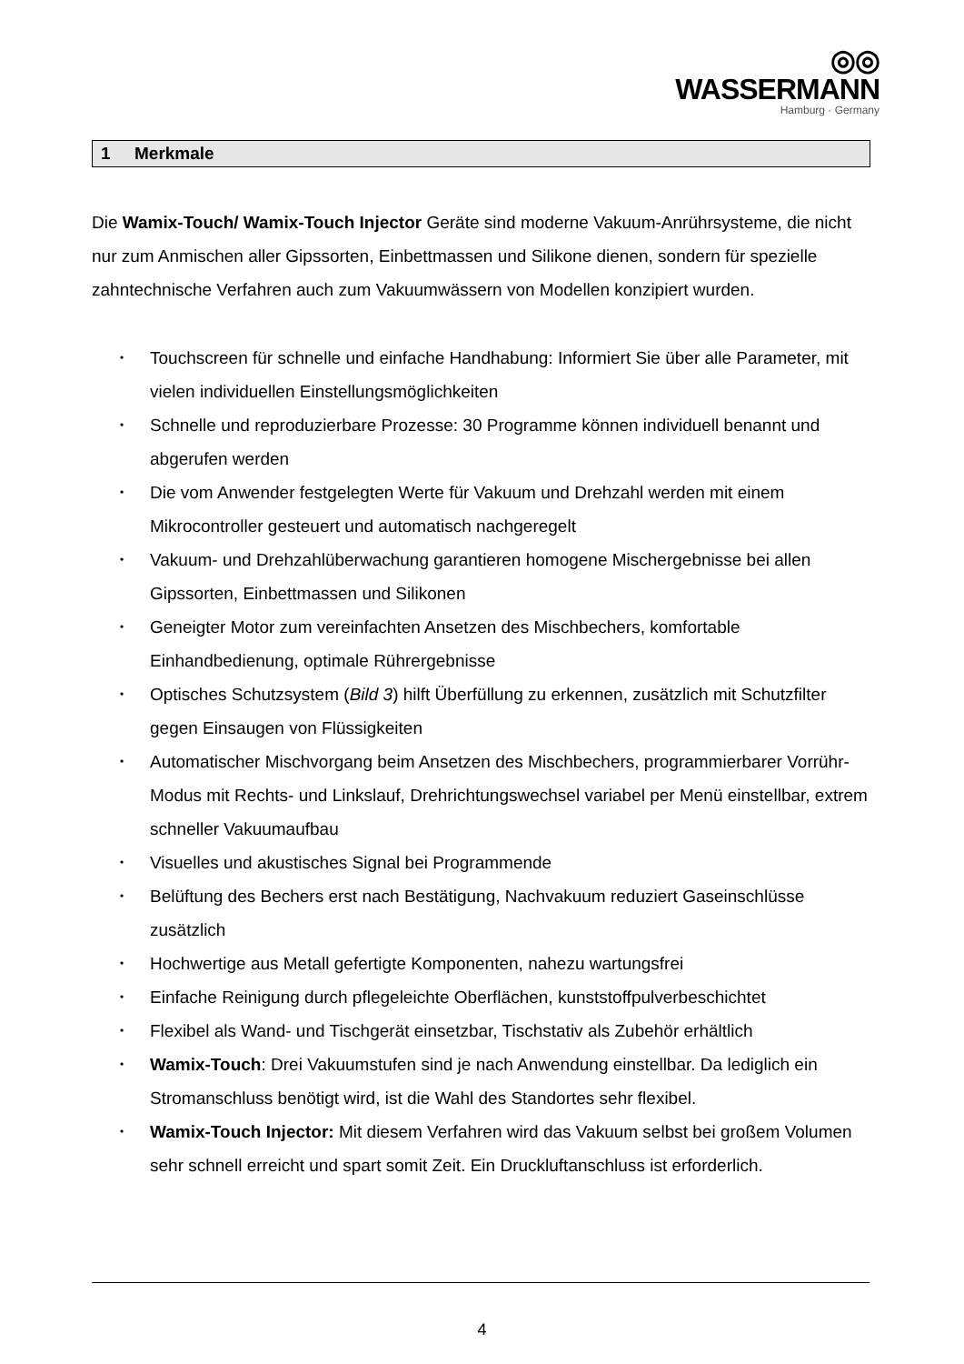◎◎ WASSERMANN
Hamburg · Germany
1 Merkmale
Die Wamix-Touch/ Wamix-Touch Injector Geräte sind moderne Vakuum-Anrührsysteme, die nicht nur zum Anmischen aller Gipssorten, Einbettmassen und Silikone dienen, sondern für spezielle zahntechnische Verfahren auch zum Vakuumwässern von Modellen konzipiert wurden.
• Touchscreen für schnelle und einfache Handhabung: Informiert Sie über alle Parameter, mit vielen individuellen Einstellungsmöglichkeiten
• Schnelle und reproduzierbare Prozesse: 30 Programme können individuell benannt und abgerufen werden
• Die vom Anwender festgelegten Werte für Vakuum und Drehzahl werden mit einem Mikrocontroller gesteuert und automatisch nachgeregelt
• Vakuum- und Drehzahlüberwachung garantieren homogene Mischergebnisse bei allen Gipssorten, Einbettmassen und Silikonen
• Geneigter Motor zum vereinfachten Ansetzen des Mischbechers, komfortable Einhandbedienung, optimale Rührergebnisse
• Optisches Schutzsystem (Bild 3) hilft Überfüllung zu erkennen, zusätzlich mit Schutzfilter gegen Einsaugen von Flüssigkeiten
• Automatischer Mischvorgang beim Ansetzen des Mischbechers, programmierbarer Vorrühr-Modus mit Rechts- und Linkslauf, Drehrichtungswechsel variabel per Menü einstellbar, extrem schneller Vakuumaufbau
• Visuelles und akustisches Signal bei Programmende
• Belüftung des Bechers erst nach Bestätigung, Nachvakuum reduziert Gaseinschlüsse zusätzlich
• Hochwertige aus Metall gefertigte Komponenten, nahezu wartungsfrei
• Einfache Reinigung durch pflegeleichte Oberflächen, kunststoffpulverbeschichtet
• Flexibel als Wand- und Tischgerät einsetzbar, Tischstativ als Zubehör erhältlich
• Wamix-Touch: Drei Vakuumstufen sind je nach Anwendung einstellbar. Da lediglich ein Stromanschluss benötigt wird, ist die Wahl des Standortes sehr flexibel.
• Wamix-Touch Injector: Mit diesem Verfahren wird das Vakuum selbst bei großem Volumen sehr schnell erreicht und spart somit Zeit. Ein Druckluftanschluss ist erforderlich.
4